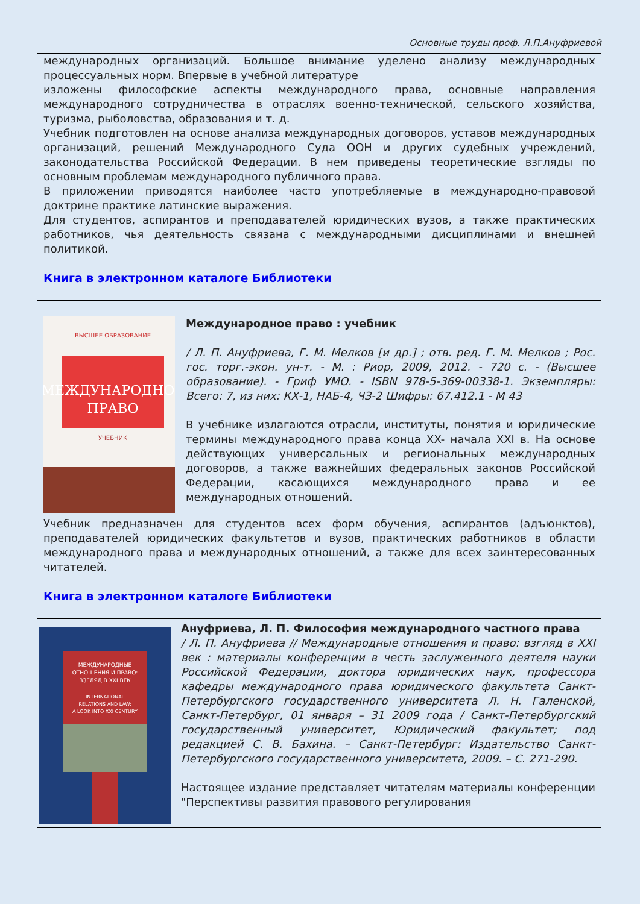Основные труды проф. Л.П.Ануфриевой
международных организаций. Большое внимание уделено анализу международных процессуальных норм. Впервые в учебной литературе
изложены философские аспекты международного права, основные направления международного сотрудничества в отраслях военно-технической, сельского хозяйства, туризма, рыболовства, образования и т. д.
Учебник подготовлен на основе анализа международных договоров, уставов международных организаций, решений Международного Суда ООН и других судебных учреждений, законодательства Российской Федерации. В нем приведены теоретические взгляды по основным проблемам международного публичного права.
В приложении приводятся наиболее часто употребляемые в международно-правовой доктрине практике латинские выражения.
Для студентов, аспирантов и преподавателей юридических вузов, а также практических работников, чья деятельность связана с международными дисциплинами и внешней политикой.
Книга в электронном каталоге Библиотеки
МЕЖДУНАРОДНОЕ
ПРАВО
ВЫСШЕЕ ОБРАЗОВАНИЕ
УЧЕБНИК
Международное право : учебник
/ Л. П. Ануфриева, Г. М. Мелков [и др.] ; отв. ред. Г. М. Мелков ; Рос. гос. торг.-экон. ун-т. - М. : Риор, 2009, 2012. - 720 с. - (Высшее образование). - Гриф УМО. - ISBN 978-5-369-00338-1. Экземпляры: Всего: 7, из них: КХ-1, НАБ-4, ЧЗ-2 Шифры: 67.412.1 - М 43
В учебнике излагаются отрасли, институты, понятия и юридические термины международного права конца XX- начала XXI в. На основе действующих универсальных и региональных международных договоров, а также важнейших федеральных законов Российской Федерации, касающихся международного права и ее международных отношений.
Учебник предназначен для студентов всех форм обучения, аспирантов (адъюнктов), преподавателей юридических факультетов и вузов, практических работников в области международного права и международных отношений, а также для всех заинтересованных читателей.
Книга в электронном каталоге Библиотеки
МЕЖДУНАРОДНЫЕ
ОТНОШЕНИЯ И ПРАВО:
ВЗГЛЯД В XXI ВЕК
INTERNATIONAL
RELATIONS AND LAW:
A LOOK INTO XXI CENTURY
Ануфриева, Л. П. Философия международного частного права
/ Л. П. Ануфриева // Международные отношения и право: взгляд в XXI век : материалы конференции в честь заслуженного деятеля науки Российской Федерации, доктора юридических наук, профессора кафедры международного права юридического факультета Санкт-Петербургского государственного университета Л. Н. Галенской, Санкт-Петербург, 01 января – 31 2009 года / Санкт-Петербургский государственный университет, Юридический факультет; под редакцией С. В. Бахина. – Санкт-Петербург: Издательство Санкт-Петербургского государственного университета, 2009. – С. 271-290.
Настоящее издание представляет читателям материалы конференции "Перспективы развития правового регулирования